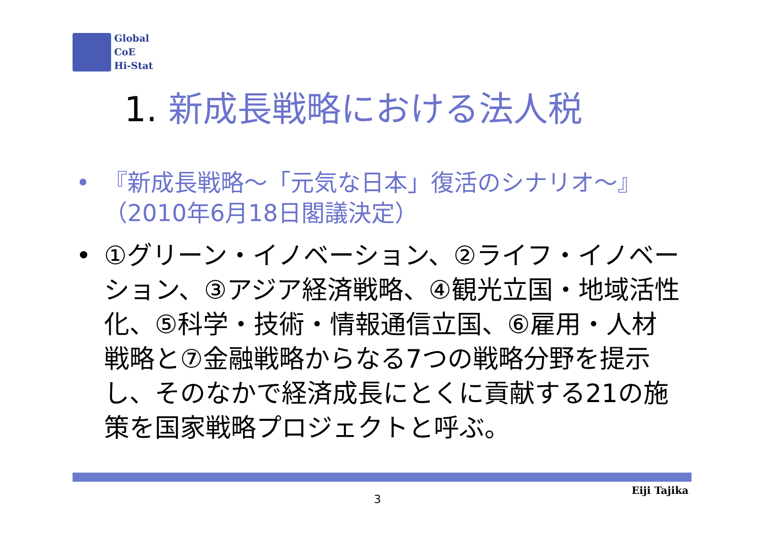Global
CoE
Hi-Stat
1. 新成長戦略における法人税
• 『新成長戦略～「元気な日本」復活のシナリオ～』（2010年6月18日閣議決定）
• ①グリーン・イノベーション、②ライフ・イノベーション、③アジア経済戦略、④観光立国・地域活性化、⑤科学・技術・情報通信立国、⑥雇用・人材戦略と⑦金融戦略からなる7つの戦略分野を提示し、そのなかで経済成長にとくに貢献する21の施策を国家戦略プロジェクトと呼ぶ。
3
Eiji Tajika